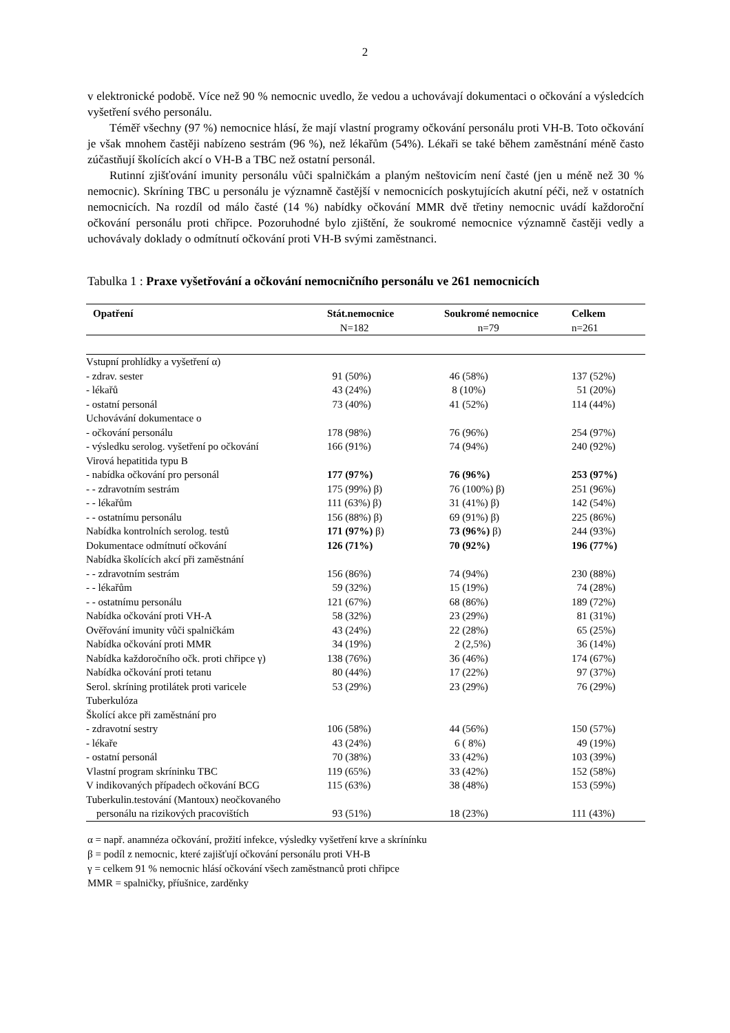2
v elektronické podobě. Více než 90 % nemocnic uvedlo, že vedou a uchovávají dokumentaci o očkování a výsledcích vyšetření svého personálu.
Téměř všechny (97 %) nemocnice hlásí, že mají vlastní programy očkování personálu proti VH-B. Toto očkování je však mnohem častěji nabízeno sestrám (96 %), než lékařům (54%). Lékaři se také během zaměstnání méně často zúčastňují školících akcí o VH-B a TBC než ostatní personál.
Rutinní zjišťování imunity personálu vůči spalničkám a planým neštovicím není časté (jen u méně než 30 % nemocnic). Skríning TBC u personálu je významně častější v nemocnicích poskytujících akutní péči, než v ostatních nemocnicích. Na rozdíl od málo časté (14 %) nabídky očkování MMR dvě třetiny nemocnic uvádí každoroční očkování personálu proti chřipce. Pozoruhodné bylo zjištění, že soukromé nemocnice významně častěji vedly a uchovávaly doklady o odmítnutí očkování proti VH-B svými zaměstnanci.
Tabulka 1 : Praxe vyšetřování a očkování nemocničního personálu ve 261 nemocnicích
| Opatření | Stát.nemocnice N=182 | Soukromé nemocnice n=79 | Celkem n=261 |
| --- | --- | --- | --- |
| Vstupní prohlídky a vyšetření α) | | | |
| - zdrav. sester | 91 (50%) | 46 (58%) | 137 (52%) |
| - lékařů | 43 (24%) | 8 (10%) | 51 (20%) |
| - ostatní personál | 73 (40%) | 41 (52%) | 114 (44%) |
| Uchovávání dokumentace o | | | |
| - očkování personálu | 178 (98%) | 76 (96%) | 254 (97%) |
| - výsledku serolog. vyšetření po očkování | 166 (91%) | 74 (94%) | 240 (92%) |
| Virová hepatitida typu B | | | |
| - nabídka očkování pro personál | 177 (97%) | 76 (96%) | 253 (97%) |
| - - zdravotním sestrám | 175 (99%) β) | 76 (100%) β) | 251 (96%) |
| - - lékařům | 111 (63%) β) | 31 (41%) β) | 142 (54%) |
| - - ostatnímu personálu | 156 (88%) β) | 69 (91%) β) | 225 (86%) |
| Nabídka kontrolních serolog. testů | 171 (97%) β) | 73 (96%) β) | 244 (93%) |
| Dokumentace odmítnutí očkování | 126 (71%) | 70 (92%) | 196 (77%) |
| Nabídka školících akcí při zaměstnání | | | |
| - - zdravotním sestrám | 156 (86%) | 74 (94%) | 230 (88%) |
| - - lékařům | 59 (32%) | 15 (19%) | 74 (28%) |
| - - ostatnímu personálu | 121 (67%) | 68 (86%) | 189 (72%) |
| Nabídka očkování proti VH-A | 58 (32%) | 23 (29%) | 81 (31%) |
| Ověřování imunity vůči spalničkám | 43 (24%) | 22 (28%) | 65 (25%) |
| Nabídka očkování proti MMR | 34 (19%) | 2 (2,5%) | 36 (14%) |
| Nabídka každoročního očk. proti chřipce γ) | 138 (76%) | 36 (46%) | 174 (67%) |
| Nabídka očkování proti tetanu | 80 (44%) | 17 (22%) | 97 (37%) |
| Serol. skríning protilátek proti varicele | 53 (29%) | 23 (29%) | 76 (29%) |
| Tuberkulóza | | | |
| Školící akce při zaměstnání pro | | | |
| - zdravotní sestry | 106 (58%) | 44 (56%) | 150 (57%) |
| - lékaře | 43 (24%) | 6 ( 8%) | 49 (19%) |
| - ostatní personál | 70 (38%) | 33 (42%) | 103 (39%) |
| Vlastní program skríninku TBC | 119 (65%) | 33 (42%) | 152 (58%) |
| V indikovaných případech očkování BCG | 115 (63%) | 38 (48%) | 153 (59%) |
| Tuberkulin.testování (Mantoux) neočkovaného personálu na rizikových pracovištích | 93 (51%) | 18 (23%) | 111 (43%) |
α = např. anamnéza očkování, prožití infekce, výsledky vyšetření krve a skrínínku
β = podíl z nemocnic, které zajišťují očkování personálu proti VH-B
γ = celkem 91 % nemocnic hlásí očkování všech zaměstnanců proti chřipce
MMR = spalničky, příušnice, zarděnky